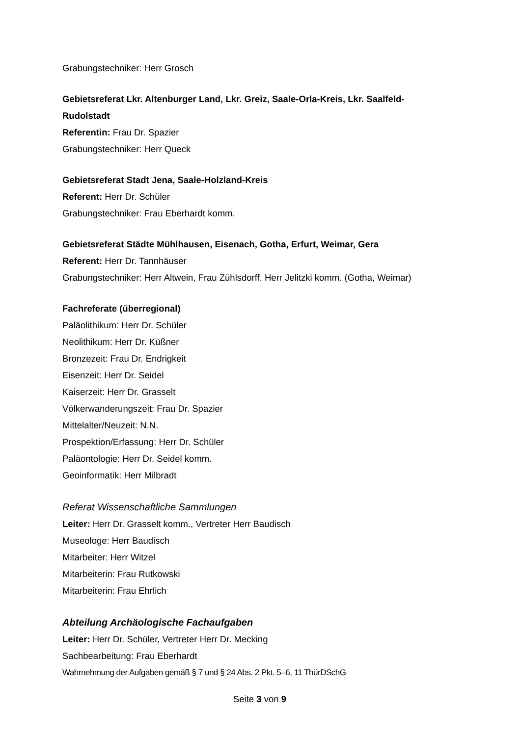Grabungstechniker: Herr Grosch
Gebietsreferat Lkr. Altenburger Land, Lkr. Greiz, Saale-Orla-Kreis, Lkr. Saalfeld-Rudolstadt
Referentin: Frau Dr. Spazier
Grabungstechniker: Herr Queck
Gebietsreferat Stadt Jena, Saale-Holzland-Kreis
Referent: Herr Dr. Schüler
Grabungstechniker: Frau Eberhardt komm.
Gebietsreferat Städte Mühlhausen, Eisenach, Gotha, Erfurt, Weimar, Gera
Referent: Herr Dr. Tannhäuser
Grabungstechniker: Herr Altwein, Frau Zühlsdorff, Herr Jelitzki komm. (Gotha, Weimar)
Fachreferate (überregional)
Paläolithikum: Herr Dr. Schüler
Neolithikum: Herr Dr. Küßner
Bronzezeit: Frau Dr. Endrigkeit
Eisenzeit: Herr Dr. Seidel
Kaiserzeit: Herr Dr. Grasselt
Völkerwanderungszeit: Frau Dr. Spazier
Mittelalter/Neuzeit: N.N.
Prospektion/Erfassung: Herr Dr. Schüler
Paläontologie: Herr Dr. Seidel komm.
Geoinformatik: Herr Milbradt
Referat Wissenschaftliche Sammlungen
Leiter: Herr Dr. Grasselt komm., Vertreter Herr Baudisch
Museologe: Herr Baudisch
Mitarbeiter: Herr Witzel
Mitarbeiterin: Frau Rutkowski
Mitarbeiterin: Frau Ehrlich
Abteilung Archäologische Fachaufgaben
Leiter: Herr Dr. Schüler, Vertreter Herr Dr. Mecking
Sachbearbeitung: Frau Eberhardt
Wahrnehmung der Aufgaben gemäß § 7 und § 24 Abs. 2 Pkt. 5–6, 11 ThürDSchG
Seite 3 von 9